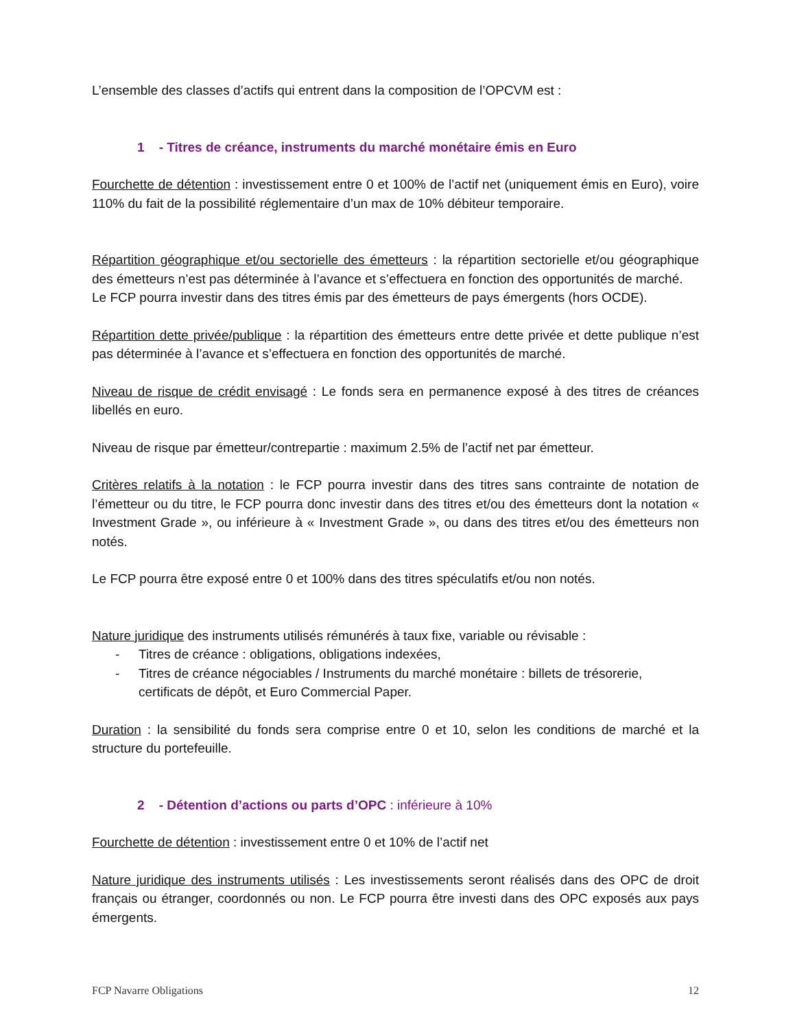L’ensemble des classes d’actifs qui entrent dans la composition de l’OPCVM est :
1 - Titres de créance, instruments du marché monétaire émis en Euro
Fourchette de détention : investissement entre 0 et 100% de l’actif net (uniquement émis en Euro), voire 110% du fait de la possibilité réglementaire d’un max de 10% débiteur temporaire.
Répartition géographique et/ou sectorielle des émetteurs : la répartition sectorielle et/ou géographique des émetteurs n’est pas déterminée à l’avance et s’effectuera en fonction des opportunités de marché.
Le FCP pourra investir dans des titres émis par des émetteurs de pays émergents (hors OCDE).
Répartition dette privée/publique : la répartition des émetteurs entre dette privée et dette publique n’est pas déterminée à l’avance et s’effectuera en fonction des opportunités de marché.
Niveau de risque de crédit envisagé : Le fonds sera en permanence exposé à des titres de créances libellés en euro.
Niveau de risque par émetteur/contrepartie : maximum 2.5% de l’actif net par émetteur.
Critères relatifs à la notation : le FCP pourra investir dans des titres sans contrainte de notation de l’émetteur ou du titre, le FCP pourra donc investir dans des titres et/ou des émetteurs dont la notation « Investment Grade », ou inférieure à « Investment Grade », ou dans des titres et/ou des émetteurs non notés.
Le FCP pourra être exposé entre 0 et 100% dans des titres spéculatifs et/ou non notés.
Nature juridique des instruments utilisés rémunérés à taux fixe, variable ou révisable :
- Titres de créance : obligations, obligations indexées,
- Titres de créance négociables / Instruments du marché monétaire : billets de trésorerie, certificats de dépôt, et Euro Commercial Paper.
Duration : la sensibilité du fonds sera comprise entre 0 et 10, selon les conditions de marché et la structure du portefeuille.
2 - Détention d’actions ou parts d’OPC : inférieure à 10%
Fourchette de détention : investissement entre 0 et 10% de l’actif net
Nature juridique des instruments utilisés : Les investissements seront réalisés dans des OPC de droit français ou étranger, coordonnés ou non. Le FCP pourra être investi dans des OPC exposés aux pays émergents.
FCP Navarre Obligations 12